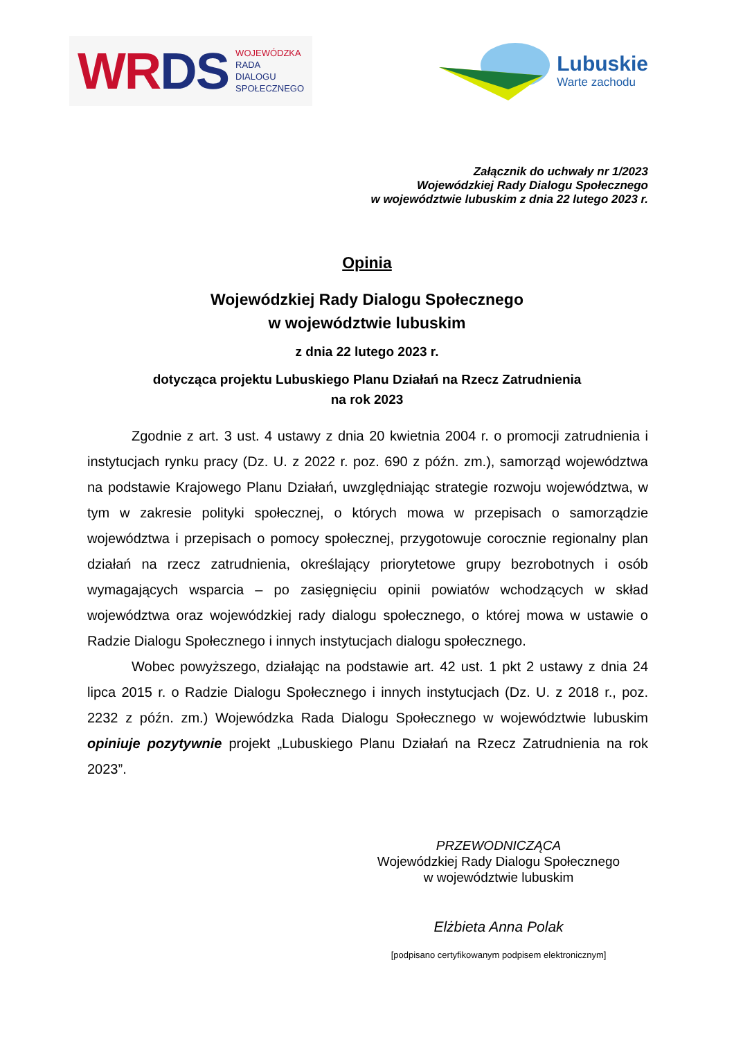WR DS WOJEWÓDZKA
RADA
DIALOGU
SPOŁECZNEGO
Lubuskie
Warte zachodu
Załącznik do uchwały nr 1/2023
Wojewódzkiej Rady Dialogu Społecznego
w województwie lubuskim z dnia 22 lutego 2023 r.
Opinia
Wojewódzkiej Rady Dialogu Społecznego
w województwie lubuskim
z dnia 22 lutego 2023 r.
dotycząca projektu Lubuskiego Planu Działań na Rzecz Zatrudnienia
na rok 2023
Zgodnie z art. 3 ust. 4 ustawy z dnia 20 kwietnia 2004 r. o promocji zatrudnienia i instytucjach rynku pracy (Dz. U. z 2022 r. poz. 690 z późn. zm.), samorząd województwa na podstawie Krajowego Planu Działań, uwzględniając strategie rozwoju województwa, w tym w zakresie polityki społecznej, o których mowa w przepisach o samorządzie województwa i przepisach o pomocy społecznej, przygotowuje corocznie regionalny plan działań na rzecz zatrudnienia, określający priorytetowe grupy bezrobotnych i osób wymagających wsparcia – po zasięgnięciu opinii powiatów wchodzących w skład województwa oraz wojewódzkiej rady dialogu społecznego, o której mowa w ustawie o Radzie Dialogu Społecznego i innych instytucjach dialogu społecznego.
Wobec powyższego, działając na podstawie art. 42 ust. 1 pkt 2 ustawy z dnia 24 lipca 2015 r. o Radzie Dialogu Społecznego i innych instytucjach (Dz. U. z 2018 r., poz. 2232 z późn. zm.) Wojewódzka Rada Dialogu Społecznego w województwie lubuskim opiniuje pozytywnie projekt „Lubuskiego Planu Działań na Rzecz Zatrudnienia na rok 2023”.
PRZEWODNICZĄCA
Wojewódzkiej Rady Dialogu Społecznego
w województwie lubuskim
Elżbieta Anna Polak
[podpisano certyfikowanym podpisem elektronicznym]